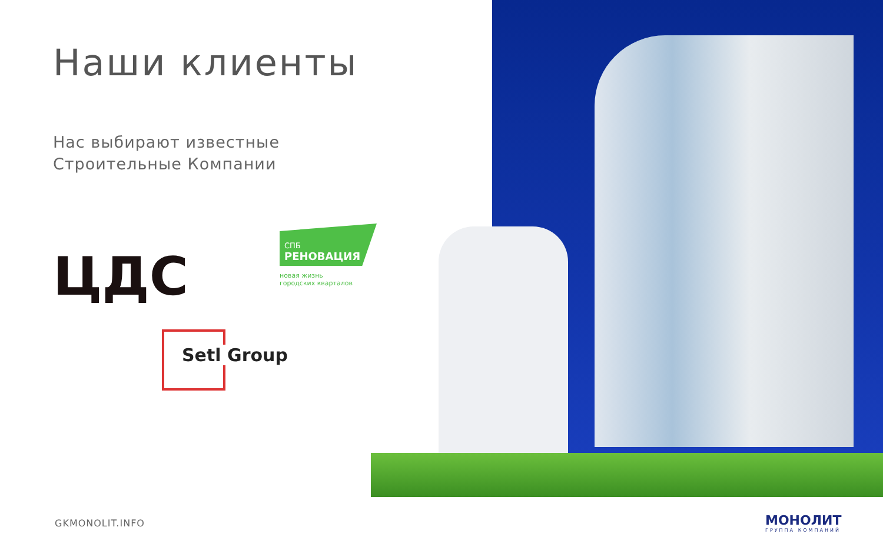Наши клиенты
Нас выбирают известные
Строительные Компании
ЦДС
СПБ
РЕНОВАЦИЯ
новая жизнь
городских кварталов
Setl Group
GKMONOLIT.INFO МОНОЛИТ
ГРУППА КОМПАНИЙ